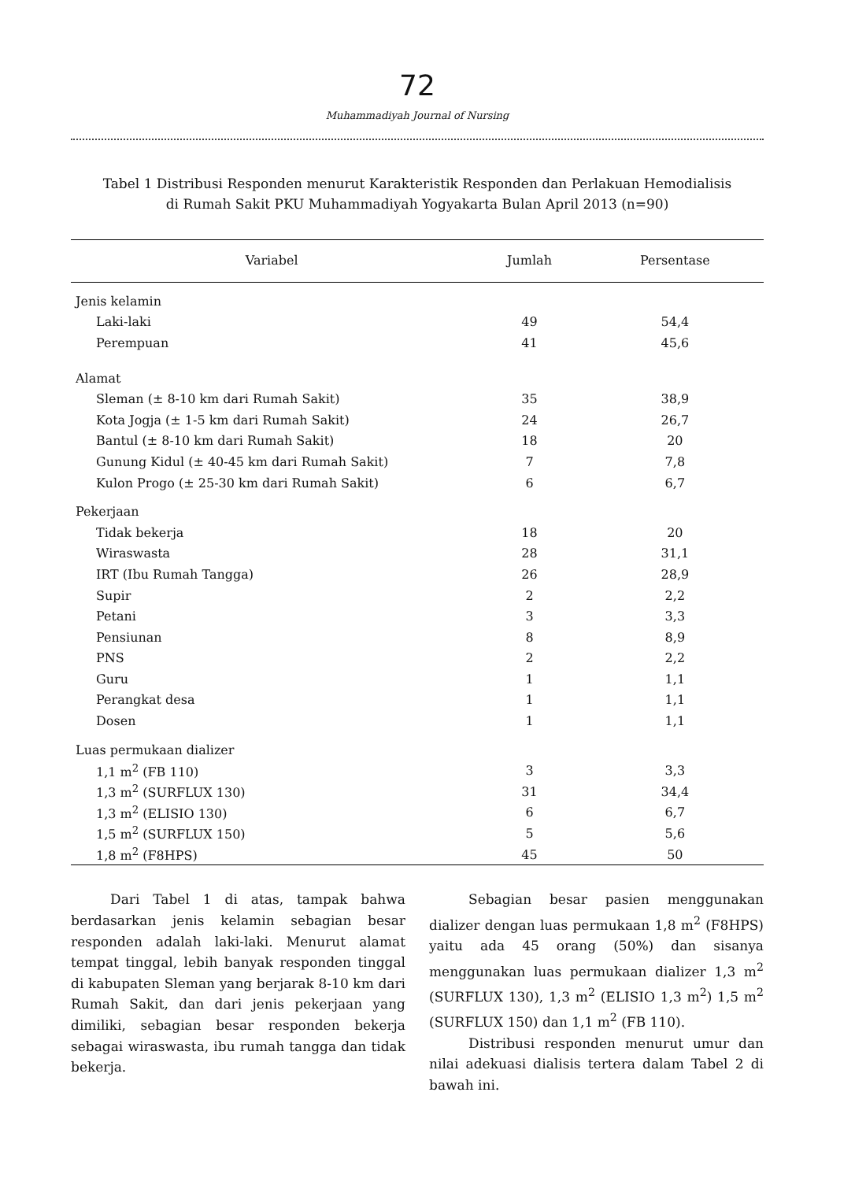72
Muhammadiyah Journal of Nursing
Tabel 1 Distribusi Responden menurut Karakteristik Responden dan Perlakuan Hemodialisis
di Rumah Sakit PKU Muhammadiyah Yogyakarta Bulan April 2013 (n=90)
| Variabel | Jumlah | Persentase |
| --- | --- | --- |
| Jenis kelamin | | |
| Laki-laki | 49 | 54,4 |
| Perempuan | 41 | 45,6 |
| Alamat | | |
| Sleman (± 8-10 km dari Rumah Sakit) | 35 | 38,9 |
| Kota Jogja (± 1-5 km dari Rumah Sakit) | 24 | 26,7 |
| Bantul (± 8-10 km dari Rumah Sakit) | 18 | 20 |
| Gunung Kidul (± 40-45 km dari Rumah Sakit) | 7 | 7,8 |
| Kulon Progo (± 25-30 km dari Rumah Sakit) | 6 | 6,7 |
| Pekerjaan | | |
| Tidak bekerja | 18 | 20 |
| Wiraswasta | 28 | 31,1 |
| IRT (Ibu Rumah Tangga) | 26 | 28,9 |
| Supir | 2 | 2,2 |
| Petani | 3 | 3,3 |
| Pensiunan | 8 | 8,9 |
| PNS | 2 | 2,2 |
| Guru | 1 | 1,1 |
| Perangkat desa | 1 | 1,1 |
| Dosen | 1 | 1,1 |
| Luas permukaan dializer | | |
| 1,1 m<sup>2</sup> (FB 110) | 3 | 3,3 |
| 1,3 m<sup>2</sup> (SURFLUX 130) | 31 | 34,4 |
| 1,3 m<sup>2</sup> (ELISIO 130) | 6 | 6,7 |
| 1,5 m<sup>2</sup> (SURFLUX 150) | 5 | 5,6 |
| 1,8 m<sup>2</sup> (F8HPS) | 45 | 50 |
Dari Tabel 1 di atas, tampak bahwa berdasarkan jenis kelamin sebagian besar responden adalah laki-laki. Menurut alamat tempat tinggal, lebih banyak responden tinggal di kabupaten Sleman yang berjarak 8-10 km dari Rumah Sakit, dan dari jenis pekerjaan yang dimiliki, sebagian besar responden bekerja sebagai wiraswasta, ibu rumah tangga dan tidak bekerja.
Sebagian besar pasien menggunakan dializer dengan luas permukaan 1,8 m<sup>2</sup> (F8HPS) yaitu ada 45 orang (50%) dan sisanya menggunakan luas permukaan dializer 1,3 m<sup>2</sup> (SURFLUX 130), 1,3 m<sup>2</sup> (ELISIO 1,3 m<sup>2</sup>) 1,5 m<sup>2</sup> (SURFLUX 150) dan 1,1 m<sup>2</sup> (FB 110).
Distribusi responden menurut umur dan nilai adekuasi dialisis tertera dalam Tabel 2 di bawah ini.